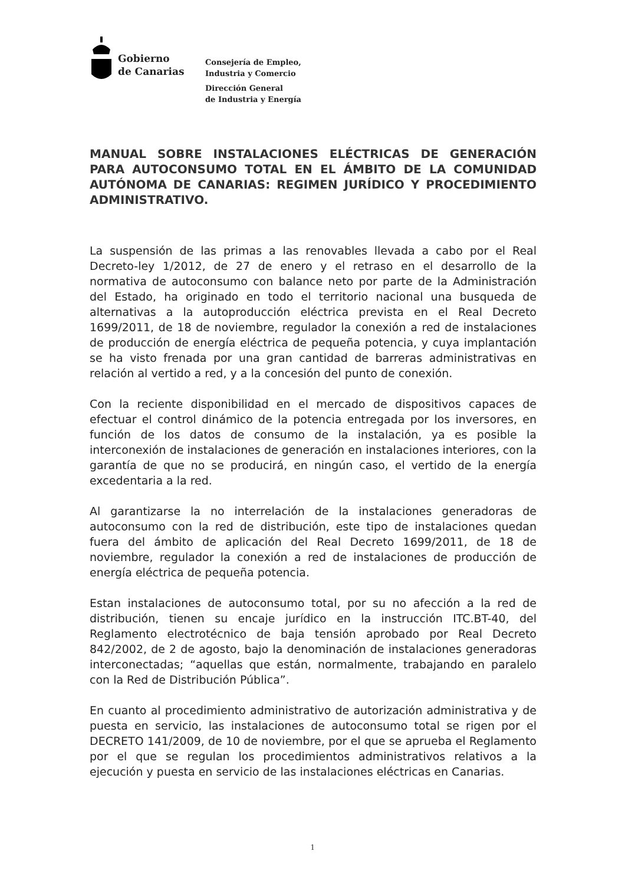Gobierno
de Canarias
Consejería de Empleo,
Industria y Comercio
Dirección General
de Industria y Energía
MANUAL SOBRE INSTALACIONES ELÉCTRICAS DE GENERACIÓN PARA AUTOCONSUMO TOTAL EN EL ÁMBITO DE LA COMUNIDAD AUTÓNOMA DE CANARIAS: REGIMEN JURÍDICO Y PROCEDIMIENTO ADMINISTRATIVO.
La suspensión de las primas a las renovables llevada a cabo por el Real Decreto-ley 1/2012, de 27 de enero y el retraso en el desarrollo de la normativa de autoconsumo con balance neto por parte de la Administración del Estado, ha originado en todo el territorio nacional una busqueda de alternativas a la autoproducción eléctrica prevista en el Real Decreto 1699/2011, de 18 de noviembre, regulador la conexión a red de instalaciones de producción de energía eléctrica de pequeña potencia, y cuya implantación se ha visto frenada por una gran cantidad de barreras administrativas en relación al vertido a red, y a la concesión del punto de conexión.
Con la reciente disponibilidad en el mercado de dispositivos capaces de efectuar el control dinámico de la potencia entregada por los inversores, en función de los datos de consumo de la instalación, ya es posible la interconexión de instalaciones de generación en instalaciones interiores, con la garantía de que no se producirá, en ningún caso, el vertido de la energía excedentaria a la red.
Al garantizarse la no interrelación de la instalaciones generadoras de autoconsumo con la red de distribución, este tipo de instalaciones quedan fuera del ámbito de aplicación del Real Decreto 1699/2011, de 18 de noviembre, regulador la conexión a red de instalaciones de producción de energía eléctrica de pequeña potencia.
Estan instalaciones de autoconsumo total, por su no afección a la red de distribución, tienen su encaje jurídico en la instrucción ITC.BT-40, del Reglamento electrotécnico de baja tensión aprobado por Real Decreto 842/2002, de 2 de agosto, bajo la denominación de instalaciones generadoras interconectadas; “aquellas que están, normalmente, trabajando en paralelo con la Red de Distribución Pública”.
En cuanto al procedimiento administrativo de autorización administrativa y de puesta en servicio, las instalaciones de autoconsumo total se rigen por el DECRETO 141/2009, de 10 de noviembre, por el que se aprueba el Reglamento por el que se regulan los procedimientos administrativos relativos a la ejecución y puesta en servicio de las instalaciones eléctricas en Canarias.
1